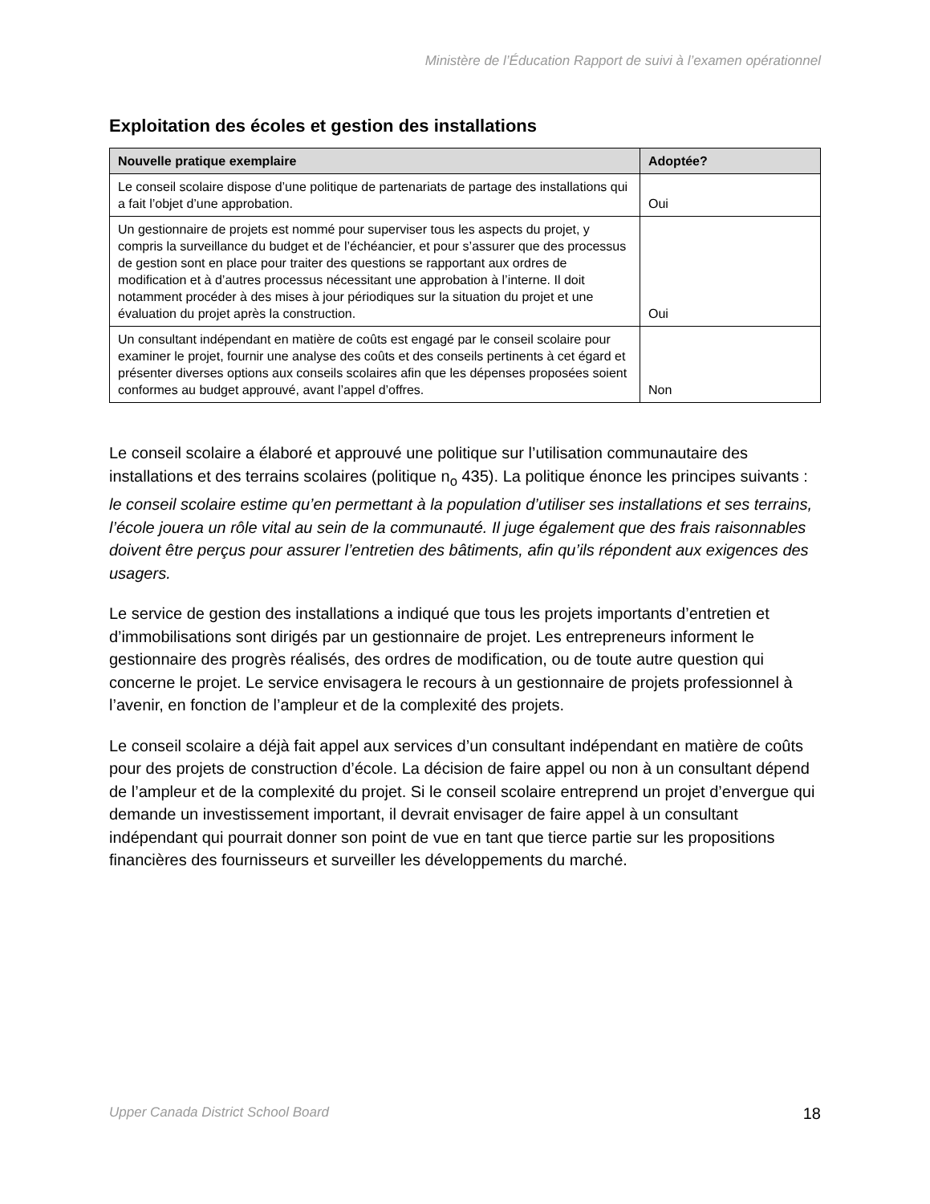Ministère de l’Éducation Rapport de suivi à l’examen opérationnel
Exploitation des écoles et gestion des installations
| Nouvelle pratique exemplaire | Adoptée? |
| --- | --- |
| Le conseil scolaire dispose d’une politique de partenariats de partage des installations qui a fait l’objet d’une approbation. | Oui |
| Un gestionnaire de projets est nommé pour superviser tous les aspects du projet, y compris la surveillance du budget et de l’échéancier, et pour s’assurer que des processus de gestion sont en place pour traiter des questions se rapportant aux ordres de modification et à d’autres processus nécessitant une approbation à l’interne. Il doit notamment procéder à des mises à jour périodiques sur la situation du projet et une évaluation du projet après la construction. | Oui |
| Un consultant indépendant en matière de coûts est engagé par le conseil scolaire pour examiner le projet, fournir une analyse des coûts et des conseils pertinents à cet égard et présenter diverses options aux conseils scolaires afin que les dépenses proposées soient conformes au budget approuvé, avant l’appel d’offres. | Non |
Le conseil scolaire a élaboré et approuvé une politique sur l’utilisation communautaire des installations et des terrains scolaires (politique n<sub>o</sub> 435). La politique énonce les principes suivants : le conseil scolaire estime qu’en permettant à la population d’utiliser ses installations et ses terrains, l’école jouera un rôle vital au sein de la communauté. Il juge également que des frais raisonnables doivent être perçus pour assurer l’entretien des bâtiments, afin qu’ils répondent aux exigences des usagers.
Le service de gestion des installations a indiqué que tous les projets importants d’entretien et d’immobilisations sont dirigés par un gestionnaire de projet. Les entrepreneurs informent le gestionnaire des progrès réalisés, des ordres de modification, ou de toute autre question qui concerne le projet. Le service envisagera le recours à un gestionnaire de projets professionnel à l’avenir, en fonction de l’ampleur et de la complexité des projets.
Le conseil scolaire a déjà fait appel aux services d’un consultant indépendant en matière de coûts pour des projets de construction d’école. La décision de faire appel ou non à un consultant dépend de l’ampleur et de la complexité du projet. Si le conseil scolaire entreprend un projet d’envergue qui demande un investissement important, il devrait envisager de faire appel à un consultant indépendant qui pourrait donner son point de vue en tant que tierce partie sur les propositions financières des fournisseurs et surveiller les développements du marché.
Upper Canada District School Board 18